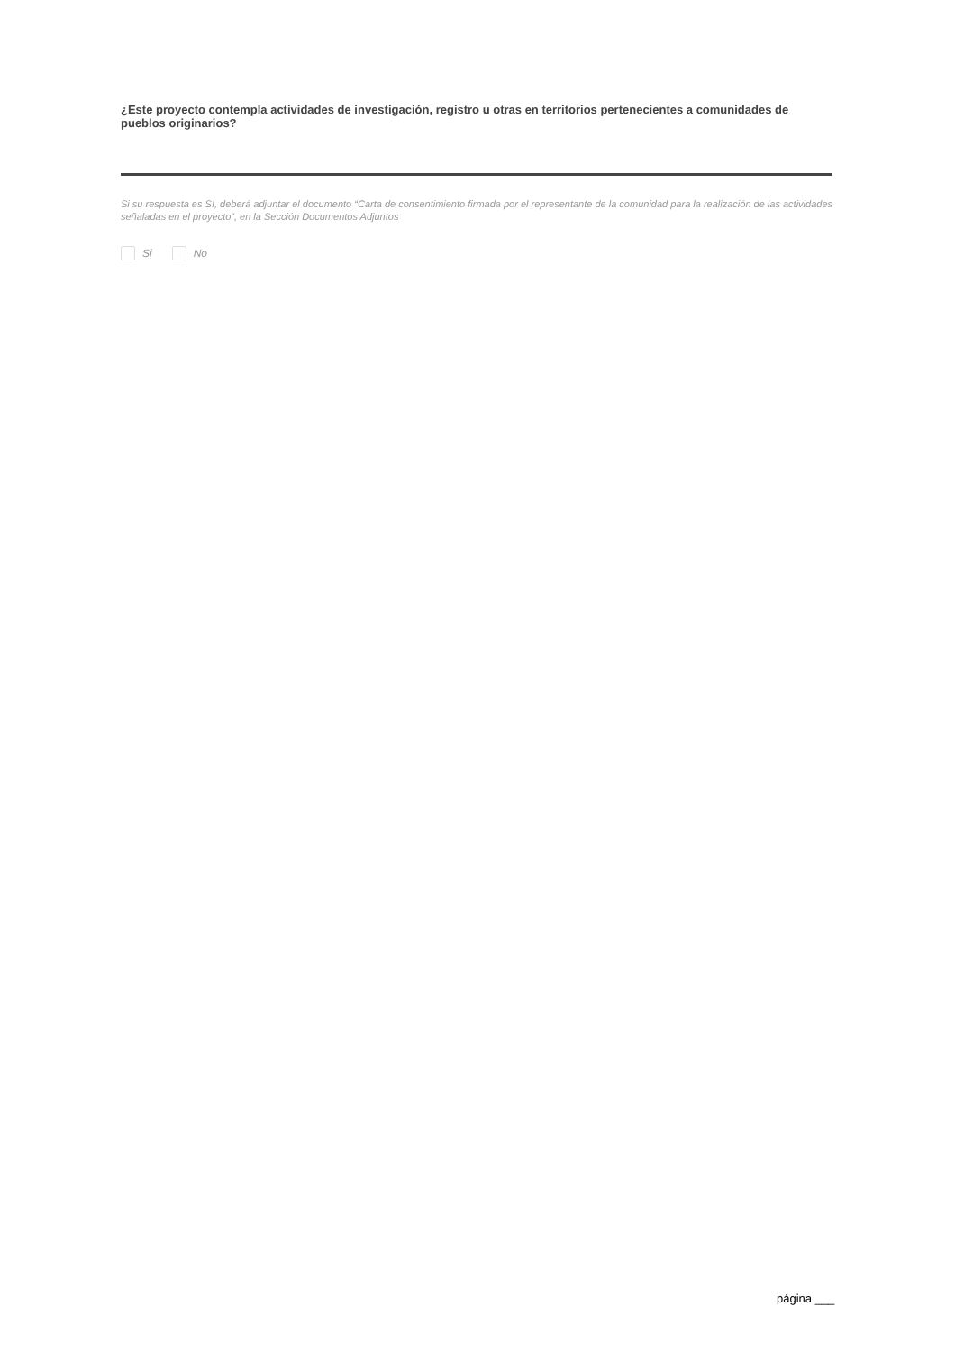¿Este proyecto contempla actividades de investigación, registro u otras en territorios pertenecientes a comunidades de pueblos originarios?
Si su respuesta es SI, deberá adjuntar el documento “Carta de consentimiento firmada por el representante de la comunidad para la realización de las actividades señaladas en el proyecto”, en la Sección Documentos Adjuntos
Si No
página ___